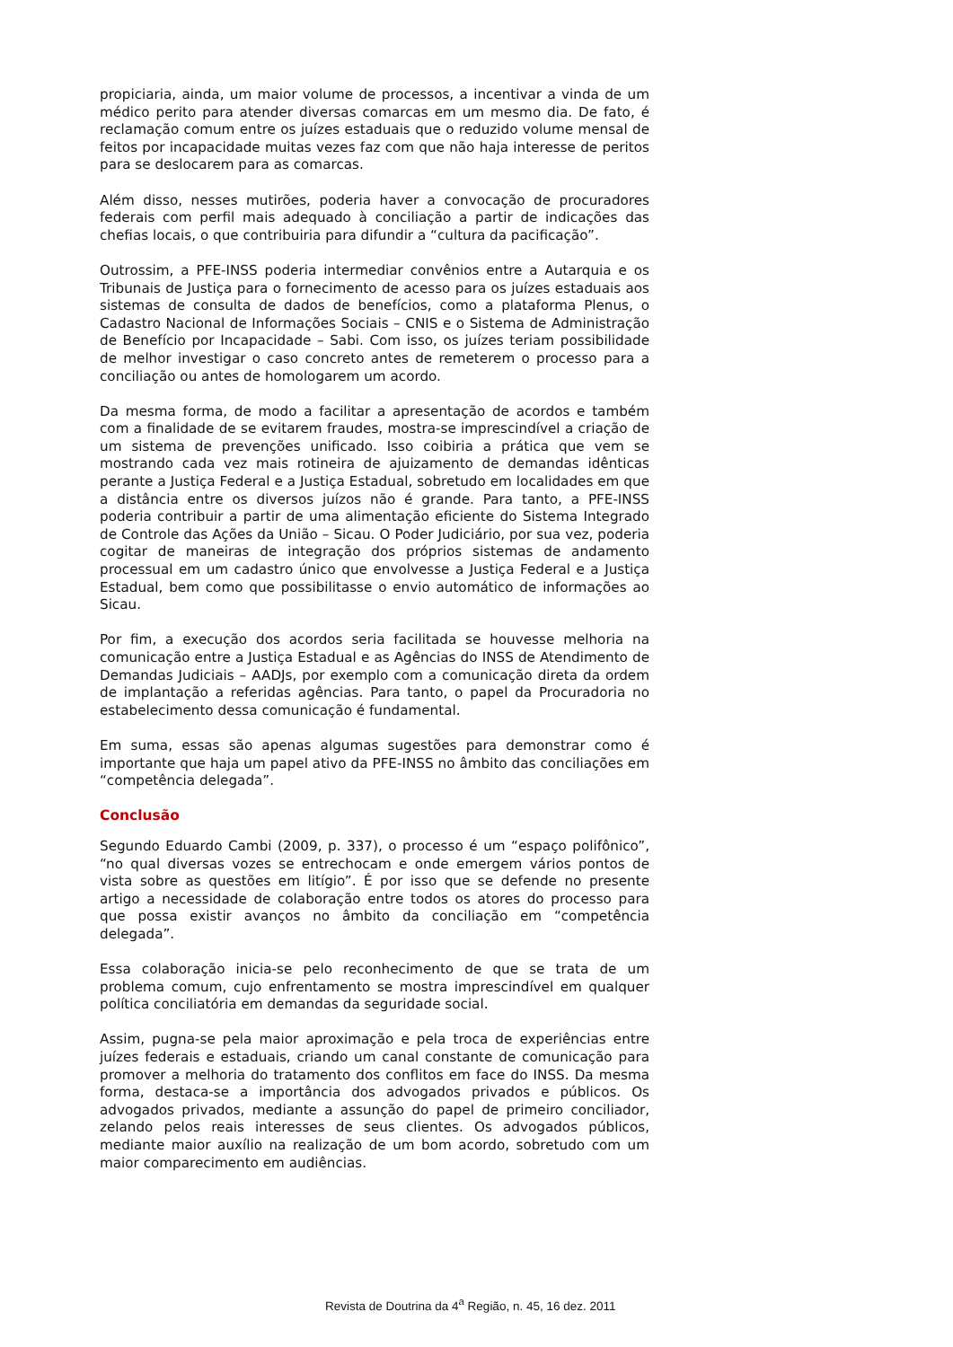propiciaria, ainda, um maior volume de processos, a incentivar a vinda de um médico perito para atender diversas comarcas em um mesmo dia. De fato, é reclamação comum entre os juízes estaduais que o reduzido volume mensal de feitos por incapacidade muitas vezes faz com que não haja interesse de peritos para se deslocarem para as comarcas.
Além disso, nesses mutirões, poderia haver a convocação de procuradores federais com perfil mais adequado à conciliação a partir de indicações das chefias locais, o que contribuiria para difundir a “cultura da pacificação”.
Outrossim, a PFE-INSS poderia intermediar convênios entre a Autarquia e os Tribunais de Justiça para o fornecimento de acesso para os juízes estaduais aos sistemas de consulta de dados de benefícios, como a plataforma Plenus, o Cadastro Nacional de Informações Sociais – CNIS e o Sistema de Administração de Benefício por Incapacidade – Sabi. Com isso, os juízes teriam possibilidade de melhor investigar o caso concreto antes de remeterem o processo para a conciliação ou antes de homologarem um acordo.
Da mesma forma, de modo a facilitar a apresentação de acordos e também com a finalidade de se evitarem fraudes, mostra-se imprescindível a criação de um sistema de prevenções unificado. Isso coibiria a prática que vem se mostrando cada vez mais rotineira de ajuizamento de demandas idênticas perante a Justiça Federal e a Justiça Estadual, sobretudo em localidades em que a distância entre os diversos juízos não é grande. Para tanto, a PFE-INSS poderia contribuir a partir de uma alimentação eficiente do Sistema Integrado de Controle das Ações da União – Sicau. O Poder Judiciário, por sua vez, poderia cogitar de maneiras de integração dos próprios sistemas de andamento processual em um cadastro único que envolvesse a Justiça Federal e a Justiça Estadual, bem como que possibilitasse o envio automático de informações ao Sicau.
Por fim, a execução dos acordos seria facilitada se houvesse melhoria na comunicação entre a Justiça Estadual e as Agências do INSS de Atendimento de Demandas Judiciais – AADJs, por exemplo com a comunicação direta da ordem de implantação a referidas agências. Para tanto, o papel da Procuradoria no estabelecimento dessa comunicação é fundamental.
Em suma, essas são apenas algumas sugestões para demonstrar como é importante que haja um papel ativo da PFE-INSS no âmbito das conciliações em “competência delegada”.
Conclusão
Segundo Eduardo Cambi (2009, p. 337), o processo é um “espaço polifônico”, “no qual diversas vozes se entrechocam e onde emergem vários pontos de vista sobre as questões em litígio”. É por isso que se defende no presente artigo a necessidade de colaboração entre todos os atores do processo para que possa existir avanços no âmbito da conciliação em “competência delegada”.
Essa colaboração inicia-se pelo reconhecimento de que se trata de um problema comum, cujo enfrentamento se mostra imprescindível em qualquer política conciliatória em demandas da seguridade social.
Assim, pugna-se pela maior aproximação e pela troca de experiências entre juízes federais e estaduais, criando um canal constante de comunicação para promover a melhoria do tratamento dos conflitos em face do INSS. Da mesma forma, destaca-se a importância dos advogados privados e públicos. Os advogados privados, mediante a assunção do papel de primeiro conciliador, zelando pelos reais interesses de seus clientes. Os advogados públicos, mediante maior auxílio na realização de um bom acordo, sobretudo com um maior comparecimento em audiências.
Revista de Doutrina da 4<sup>a</sup> Região, n. 45, 16 dez. 2011